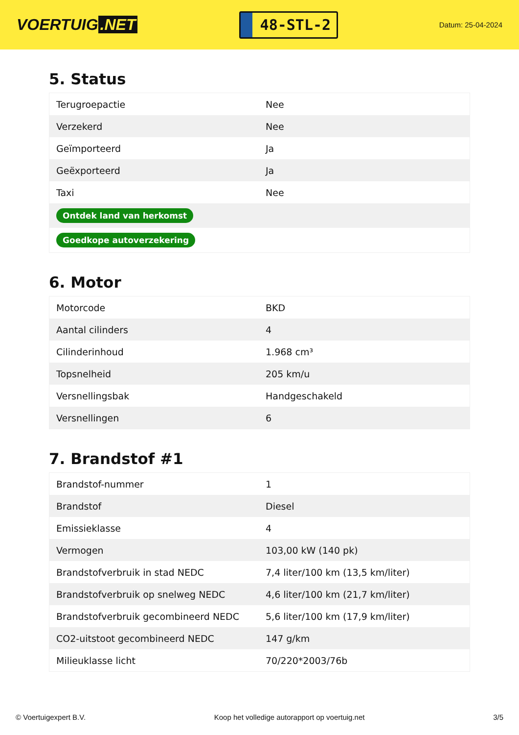VOERTUIG.NET
48-STL-2
Datum: 25-04-2024
5. Status
| Terugroepactie | Nee |
| Verzekerd | Nee |
| Geïmporteerd | Ja |
| Geëxporteerd | Ja |
| Taxi | Nee |
| Ontdek land van herkomst | |
| Goedkope autoverzekering | |
6. Motor
| Motorcode | BKD |
| Aantal cilinders | 4 |
| Cilinderinhoud | 1.968 cm³ |
| Topsnelheid | 205 km/u |
| Versnellingsbak | Handgeschakeld |
| Versnellingen | 6 |
7. Brandstof #1
| Brandstof-nummer | 1 |
| Brandstof | Diesel |
| Emissieklasse | 4 |
| Vermogen | 103,00 kW (140 pk) |
| Brandstofverbruik in stad NEDC | 7,4 liter/100 km (13,5 km/liter) |
| Brandstofverbruik op snelweg NEDC | 4,6 liter/100 km (21,7 km/liter) |
| Brandstofverbruik gecombineerd NEDC | 5,6 liter/100 km (17,9 km/liter) |
| CO2-uitstoot gecombineerd NEDC | 147 g/km |
| Milieuklasse licht | 70/220*2003/76b |
© Voertuigexpert B.V. Koop het volledige autorapport op voertuig.net 3/5